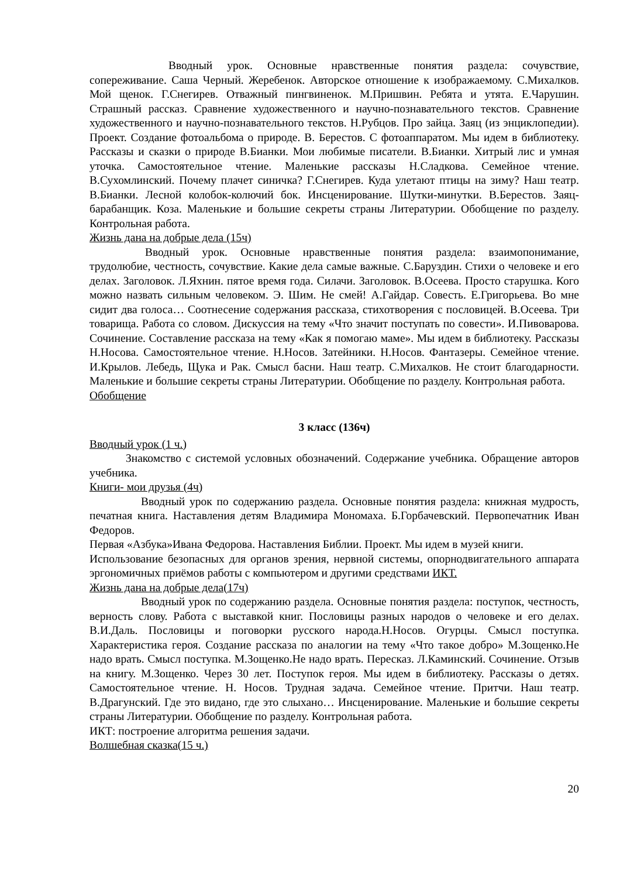Вводный урок. Основные нравственные понятия раздела: сочувствие, сопереживание. Саша Черный. Жеребенок. Авторское отношение к изображаемому. С.Михалков. Мой щенок. Г.Снегирев. Отважный пингвиненок. М.Пришвин. Ребята и утята. Е.Чарушин. Страшный рассказ. Сравнение художественного и научно-познавательного текстов. Сравнение художественного и научно-познавательного текстов. Н.Рубцов. Про зайца. Заяц (из энциклопедии). Проект. Создание фотоальбома о природе. В. Берестов. С фотоаппаратом. Мы идем в библиотеку. Рассказы и сказки о природе В.Бианки. Мои любимые писатели. В.Бианки. Хитрый лис и умная уточка. Самостоятельное чтение. Маленькие рассказы Н.Сладкова. Семейное чтение. В.Сухомлинский. Почему плачет синичка? Г.Снегирев. Куда улетают птицы на зиму? Наш театр. В.Бианки. Лесной колобок-колючий бок. Инсценирование. Шутки-минутки. В.Берестов. Заяц-барабанщик. Коза. Маленькие и большие секреты страны Литературии. Обобщение по разделу. Контрольная работа.
Жизнь дана на добрые дела (15ч)
Вводный урок. Основные нравственные понятия раздела: взаимопонимание, трудолюбие, честность, сочувствие. Какие дела самые важные. С.Баруздин. Стихи о человеке и его делах. Заголовок. Л.Яхнин. пятое время года. Силачи. Заголовок. В.Осеева. Просто старушка. Кого можно назвать сильным человеком. Э. Шим. Не смей! А.Гайдар. Совесть. Е.Григорьева. Во мне сидит два голоса… Соотнесение содержания рассказа, стихотворения с пословицей. В.Осеева. Три товарища. Работа со словом. Дискуссия на тему «Что значит поступать по совести». И.Пивоварова. Сочинение. Составление рассказа на тему «Как я помогаю маме». Мы идем в библиотеку. Рассказы Н.Носова. Самостоятельное чтение. Н.Носов. Затейники. Н.Носов. Фантазеры. Семейное чтение. И.Крылов. Лебедь, Щука и Рак. Смысл басни. Наш театр. С.Михалков. Не стоит благодарности. Маленькие и большие секреты страны Литературии. Обобщение по разделу. Контрольная работа.
Обобщение
3 класс (136ч)
Вводный урок (1 ч.)
Знакомство с системой условных обозначений. Содержание учебника. Обращение авторов учебника.
Книги- мои друзья (4ч)
Вводный урок по содержанию раздела. Основные понятия раздела: книжная мудрость, печатная книга. Наставления детям Владимира Мономаха. Б.Горбачевский. Первопечатник Иван Федоров.
Первая «Азбука»Ивана Федорова. Наставления Библии. Проект. Мы идем в музей книги.
Использование безопасных для органов зрения, нервной системы, опорнодвигательного аппарата эргономичных приёмов работы с компьютером и другими средствами ИКТ.
Жизнь дана на добрые дела(17ч)
Вводный урок по содержанию раздела. Основные понятия раздела: поступок, честность, верность слову. Работа с выставкой книг. Пословицы разных народов о человеке и его делах. В.И.Даль. Пословицы и поговорки русского народа.Н.Носов. Огурцы. Смысл поступка. Характеристика героя. Создание рассказа по аналогии на тему «Что такое добро» М.Зощенко.Не надо врать. Смысл поступка. М.Зощенко.Не надо врать. Пересказ. Л.Каминский. Сочинение. Отзыв на книгу. М.Зощенко. Через 30 лет. Поступок героя. Мы идем в библиотеку. Рассказы о детях. Самостоятельное чтение. Н. Носов. Трудная задача. Семейное чтение. Притчи. Наш театр. В.Драгунский. Где это видано, где это слыхано… Инсценирование. Маленькие и большие секреты страны Литературии. Обобщение по разделу. Контрольная работа.
ИКТ: построение алгоритма решения задачи.
Волшебная сказка(15 ч.)
20